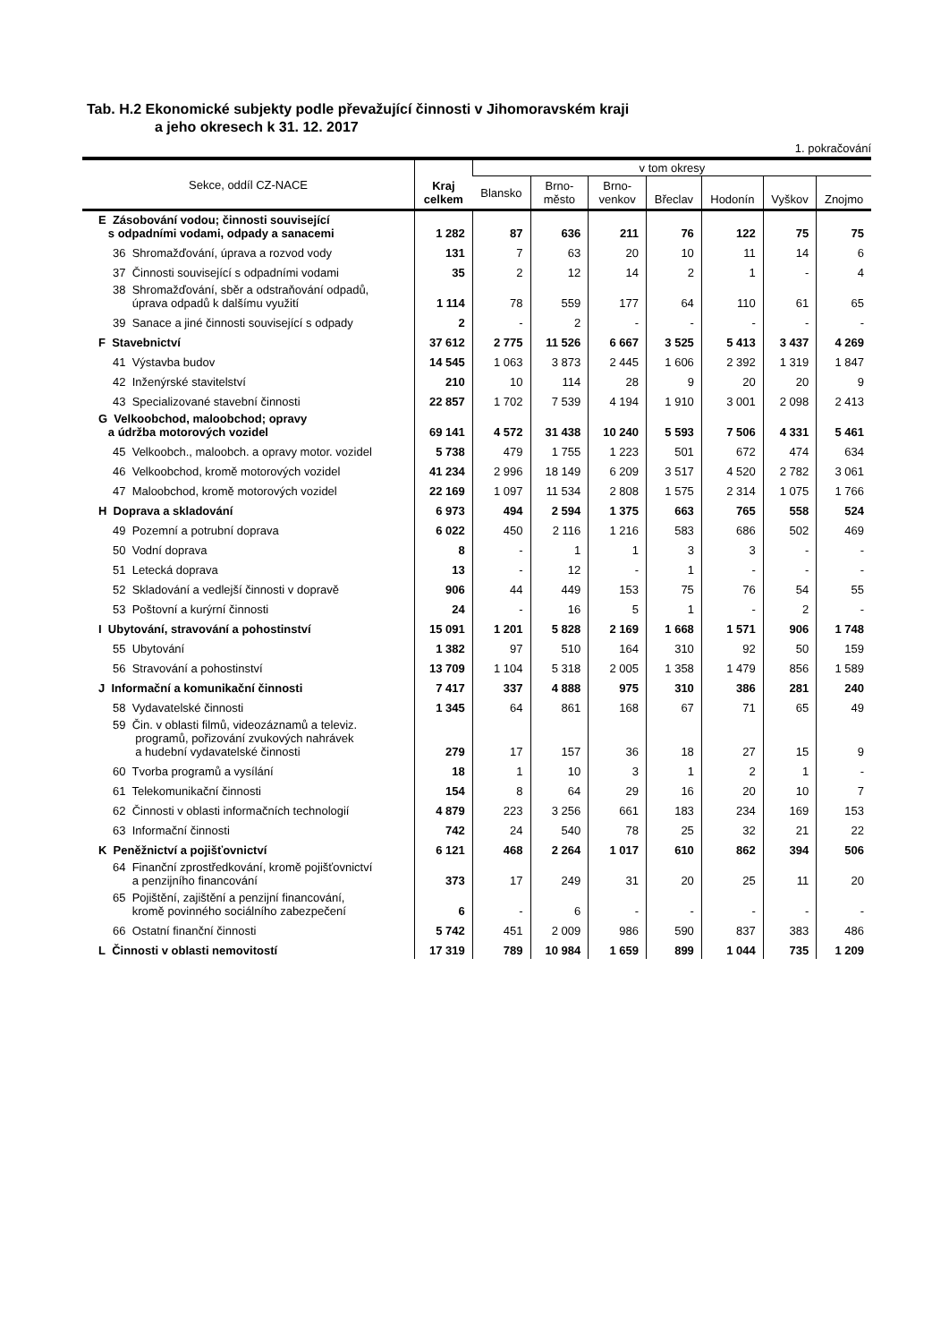Tab. H.2 Ekonomické subjekty podle převažující činnosti v Jihomoravském kraji
a jeho okresech k 31. 12. 2017
1. pokračování
| Sekce, oddíl CZ-NACE | Kraj celkem | v tom okresy | | | | | | |
| --- | --- | --- | --- | --- | --- | --- | --- | --- |
| | | Blansko | Brno- město | Brno- venkov | Břeclav | Hodonín | Vyškov | Znojmo |
| E Zásobování vodou; činnosti související s odpadními vodami, odpady a sanacemi | 1 282 | 87 | 636 | 211 | 76 | 122 | 75 | 75 |
| 36 Shromažďování, úprava a rozvod vody | 131 | 7 | 63 | 20 | 10 | 11 | 14 | 6 |
| 37 Činnosti související s odpadními vodami | 35 | 2 | 12 | 14 | 2 | 1 | - | 4 |
| 38 Shromažďování, sběr a odstraňování odpadů, úprava odpadů k dalšímu využití | 1 114 | 78 | 559 | 177 | 64 | 110 | 61 | 65 |
| 39 Sanace a jiné činnosti související s odpady | 2 | - | 2 | - | - | - | - | - |
| F Stavebnictví | 37 612 | 2 775 | 11 526 | 6 667 | 3 525 | 5 413 | 3 437 | 4 269 |
| 41 Výstavba budov | 14 545 | 1 063 | 3 873 | 2 445 | 1 606 | 2 392 | 1 319 | 1 847 |
| 42 Inženýrské stavitelství | 210 | 10 | 114 | 28 | 9 | 20 | 20 | 9 |
| 43 Specializované stavební činnosti | 22 857 | 1 702 | 7 539 | 4 194 | 1 910 | 3 001 | 2 098 | 2 413 |
| G Velkoobchod, maloobchod; opravy a údržba motorových vozidel | 69 141 | 4 572 | 31 438 | 10 240 | 5 593 | 7 506 | 4 331 | 5 461 |
| 45 Velkoobch., maloobch. a opravy motor. vozidel | 5 738 | 479 | 1 755 | 1 223 | 501 | 672 | 474 | 634 |
| 46 Velkoobchod, kromě motorových vozidel | 41 234 | 2 996 | 18 149 | 6 209 | 3 517 | 4 520 | 2 782 | 3 061 |
| 47 Maloobchod, kromě motorových vozidel | 22 169 | 1 097 | 11 534 | 2 808 | 1 575 | 2 314 | 1 075 | 1 766 |
| H Doprava a skladování | 6 973 | 494 | 2 594 | 1 375 | 663 | 765 | 558 | 524 |
| 49 Pozemní a potrubní doprava | 6 022 | 450 | 2 116 | 1 216 | 583 | 686 | 502 | 469 |
| 50 Vodní doprava | 8 | - | 1 | 1 | 3 | 3 | - | - |
| 51 Letecká doprava | 13 | - | 12 | - | 1 | - | - | - |
| 52 Skladování a vedlejší činnosti v dopravě | 906 | 44 | 449 | 153 | 75 | 76 | 54 | 55 |
| 53 Poštovní a kurýrní činnosti | 24 | - | 16 | 5 | 1 | - | 2 | - |
| I Ubytování, stravování a pohostinství | 15 091 | 1 201 | 5 828 | 2 169 | 1 668 | 1 571 | 906 | 1 748 |
| 55 Ubytování | 1 382 | 97 | 510 | 164 | 310 | 92 | 50 | 159 |
| 56 Stravování a pohostinství | 13 709 | 1 104 | 5 318 | 2 005 | 1 358 | 1 479 | 856 | 1 589 |
| J Informační a komunikační činnosti | 7 417 | 337 | 4 888 | 975 | 310 | 386 | 281 | 240 |
| 58 Vydavatelské činnosti | 1 345 | 64 | 861 | 168 | 67 | 71 | 65 | 49 |
| 59 Čin. v oblasti filmů, videozáznamů a televiz. programů, pořizování zvukových nahrávek a hudební vydavatelské činnosti | 279 | 17 | 157 | 36 | 18 | 27 | 15 | 9 |
| 60 Tvorba programů a vysílání | 18 | 1 | 10 | 3 | 1 | 2 | 1 | - |
| 61 Telekomunikační činnosti | 154 | 8 | 64 | 29 | 16 | 20 | 10 | 7 |
| 62 Činnosti v oblasti informačních technologií | 4 879 | 223 | 3 256 | 661 | 183 | 234 | 169 | 153 |
| 63 Informační činnosti | 742 | 24 | 540 | 78 | 25 | 32 | 21 | 22 |
| K Peněžnictví a pojišťovnictví | 6 121 | 468 | 2 264 | 1 017 | 610 | 862 | 394 | 506 |
| 64 Finanční zprostředkování, kromě pojišťovnictví a penzijního financování | 373 | 17 | 249 | 31 | 20 | 25 | 11 | 20 |
| 65 Pojištění, zajištění a penzijní financování, kromě povinného sociálního zabezpečení | 6 | - | 6 | - | - | - | - | - |
| 66 Ostatní finanční činnosti | 5 742 | 451 | 2 009 | 986 | 590 | 837 | 383 | 486 |
| L Činnosti v oblasti nemovitostí | 17 319 | 789 | 10 984 | 1 659 | 899 | 1 044 | 735 | 1 209 |